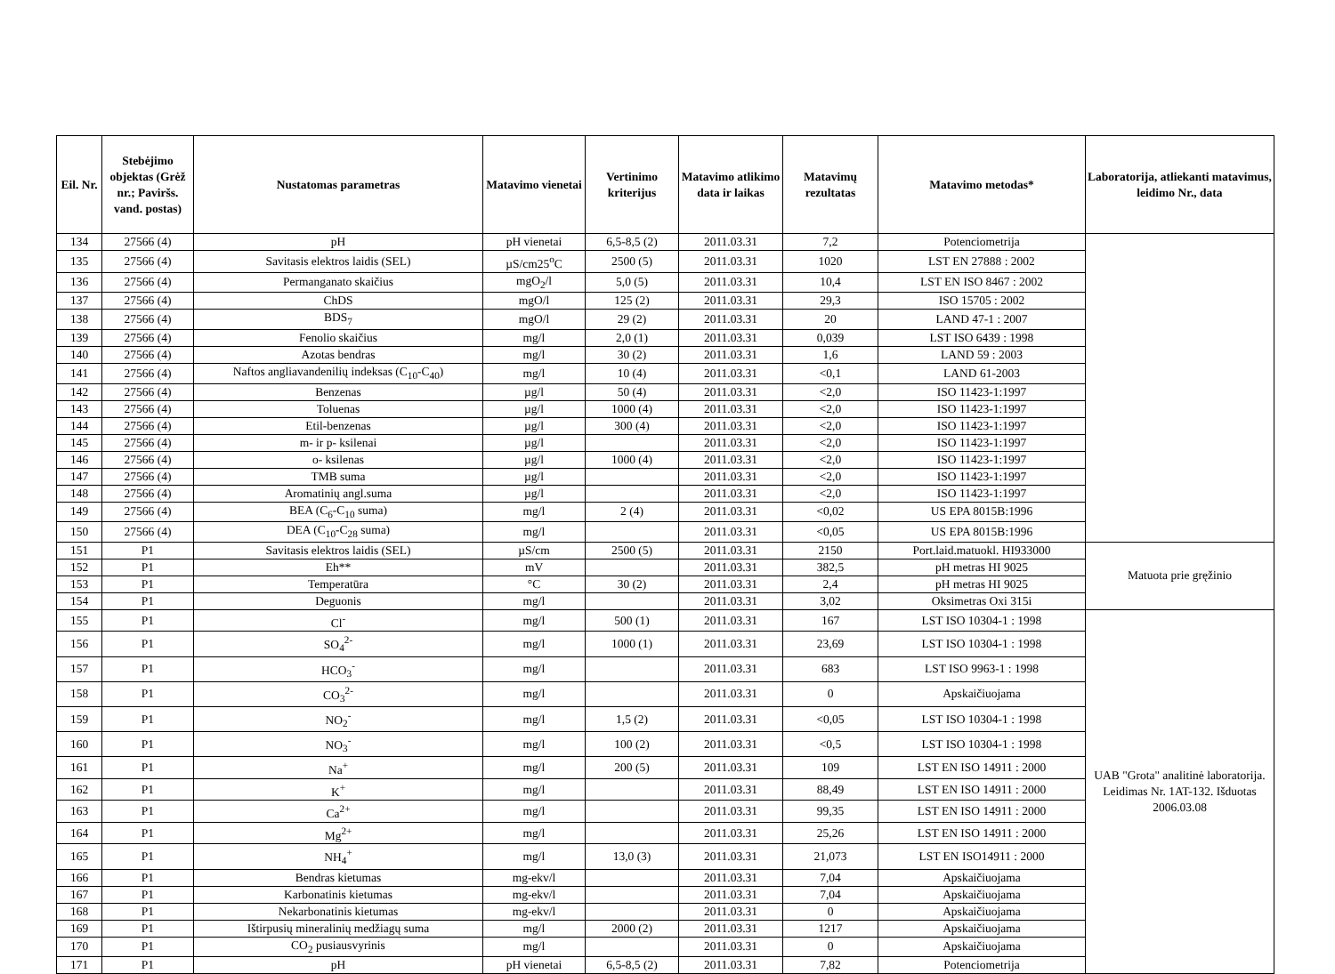| Eil. Nr. | Stebėjimo objektas (Grėž nr.; Paviršs. vand. postas) | Nustatomas parametras | Matavimo vienetai | Vertinimo kriterijus | Matavimo atlikimo data ir laikas | Matavimų rezultatas | Matavimo metodas* | Laboratorija, atliekanti matavimus, leidimo Nr., data |
| --- | --- | --- | --- | --- | --- | --- | --- | --- |
| 134 | 27566 (4) | pH | pH vienetai | 6,5-8,5 (2) | 2011.03.31 | 7,2 | Potenciometrija | |
| 135 | 27566 (4) | Savitasis elektros laidis (SEL) | µS/cm25<sup>o</sup>C | 2500 (5) | 2011.03.31 | 1020 | LST EN 27888 : 2002 | |
| 136 | 27566 (4) | Permanganato skaičius | mgO<sub>2</sub>/l | 5,0 (5) | 2011.03.31 | 10,4 | LST EN ISO 8467 : 2002 | |
| 137 | 27566 (4) | ChDS | mgO/l | 125 (2) | 2011.03.31 | 29,3 | ISO 15705 : 2002 | |
| 138 | 27566 (4) | BDS<sub>7</sub> | mgO/l | 29 (2) | 2011.03.31 | 20 | LAND 47-1 : 2007 | |
| 139 | 27566 (4) | Fenolio skaičius | mg/l | 2,0 (1) | 2011.03.31 | 0,039 | LST ISO 6439 : 1998 | |
| 140 | 27566 (4) | Azotas bendras | mg/l | 30 (2) | 2011.03.31 | 1,6 | LAND 59 : 2003 | |
| 141 | 27566 (4) | Naftos angliavandenilių indeksas (C<sub>10</sub>-C<sub>40</sub>) | mg/l | 10 (4) | 2011.03.31 | <0,1 | LAND 61-2003 | |
| 142 | 27566 (4) | Benzenas | µg/l | 50 (4) | 2011.03.31 | <2,0 | ISO 11423-1:1997 | |
| 143 | 27566 (4) | Toluenas | µg/l | 1000 (4) | 2011.03.31 | <2,0 | ISO 11423-1:1997 | |
| 144 | 27566 (4) | Etil-benzenas | µg/l | 300 (4) | 2011.03.31 | <2,0 | ISO 11423-1:1997 | |
| 145 | 27566 (4) | m- ir p- ksilenai | µg/l | | 2011.03.31 | <2,0 | ISO 11423-1:1997 | |
| 146 | 27566 (4) | o- ksilenas | µg/l | 1000 (4) | 2011.03.31 | <2,0 | ISO 11423-1:1997 | |
| 147 | 27566 (4) | TMB suma | µg/l | | 2011.03.31 | <2,0 | ISO 11423-1:1997 | |
| 148 | 27566 (4) | Aromatinių angl.suma | µg/l | | 2011.03.31 | <2,0 | ISO 11423-1:1997 | |
| 149 | 27566 (4) | BEA (C<sub>6</sub>-C<sub>10</sub> suma) | mg/l | 2 (4) | 2011.03.31 | <0,02 | US EPA 8015B:1996 | |
| 150 | 27566 (4) | DEA (C<sub>10</sub>-C<sub>28</sub> suma) | mg/l | | 2011.03.31 | <0,05 | US EPA 8015B:1996 | |
| 151 | P1 | Savitasis elektros laidis (SEL) | µS/cm | 2500 (5) | 2011.03.31 | 2150 | Port.laid.matuokl. HI933000 | Matuota prie gręžinio |
| 152 | P1 | Eh** | mV | | 2011.03.31 | 382,5 | pH metras HI 9025 | |
| 153 | P1 | Temperatūra | °C | 30 (2) | 2011.03.31 | 2,4 | pH metras HI 9025 | |
| 154 | P1 | Deguonis | mg/l | | 2011.03.31 | 3,02 | Oksimetras Oxi 315i | |
| 155 | P1 | Cl<sup>-</sup> | mg/l | 500 (1) | 2011.03.31 | 167 | LST ISO 10304-1 : 1998 | UAB "Grota" analitinė laboratorija. Leidimas Nr. 1AT-132. Išduotas 2006.03.08 |
| 156 | P1 | SO<sub>4</sub><sup>2-</sup> | mg/l | 1000 (1) | 2011.03.31 | 23,69 | LST ISO 10304-1 : 1998 | |
| 157 | P1 | HCO<sub>3</sub><sup>-</sup> | mg/l | | 2011.03.31 | 683 | LST ISO 9963-1 : 1998 | |
| 158 | P1 | CO<sub>3</sub><sup>2-</sup> | mg/l | | 2011.03.31 | 0 | Apskaičiuojama | |
| 159 | P1 | NO<sub>2</sub><sup>-</sup> | mg/l | 1,5 (2) | 2011.03.31 | <0,05 | LST ISO 10304-1 : 1998 | |
| 160 | P1 | NO<sub>3</sub><sup>-</sup> | mg/l | 100 (2) | 2011.03.31 | <0,5 | LST ISO 10304-1 : 1998 | |
| 161 | P1 | Na<sup>+</sup> | mg/l | 200 (5) | 2011.03.31 | 109 | LST EN ISO 14911 : 2000 | |
| 162 | P1 | K<sup>+</sup> | mg/l | | 2011.03.31 | 88,49 | LST EN ISO 14911 : 2000 | |
| 163 | P1 | Ca<sup>2+</sup> | mg/l | | 2011.03.31 | 99,35 | LST EN ISO 14911 : 2000 | |
| 164 | P1 | Mg<sup>2+</sup> | mg/l | | 2011.03.31 | 25,26 | LST EN ISO 14911 : 2000 | |
| 165 | P1 | NH<sub>4</sub><sup>+</sup> | mg/l | 13,0 (3) | 2011.03.31 | 21,073 | LST EN ISO14911 : 2000 | |
| 166 | P1 | Bendras kietumas | mg-ekv/l | | 2011.03.31 | 7,04 | Apskaičiuojama | |
| 167 | P1 | Karbonatinis kietumas | mg-ekv/l | | 2011.03.31 | 7,04 | Apskaičiuojama | |
| 168 | P1 | Nekarbonatinis kietumas | mg-ekv/l | | 2011.03.31 | 0 | Apskaičiuojama | |
| 169 | P1 | Ištirpusių mineralinių medžiagų suma | mg/l | 2000 (2) | 2011.03.31 | 1217 | Apskaičiuojama | |
| 170 | P1 | CO<sub>2</sub> pusiausvyrinis | mg/l | | 2011.03.31 | 0 | Apskaičiuojama | |
| 171 | P1 | pH | pH vienetai | 6,5-8,5 (2) | 2011.03.31 | 7,82 | Potenciometrija | |